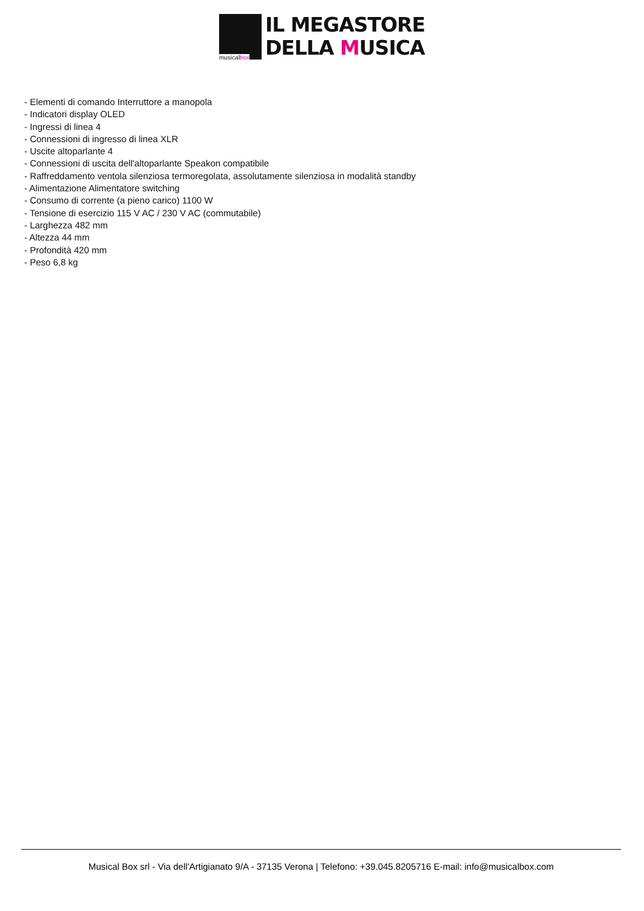musicalbox
IL MEGASTORE
DELLA MUSICA
- Elementi di comando Interruttore a manopola
- Indicatori display OLED
- Ingressi di linea 4
- Connessioni di ingresso di linea XLR
- Uscite altoparlante 4
- Connessioni di uscita dell'altoparlante Speakon compatibile
- Raffreddamento ventola silenziosa termoregolata, assolutamente silenziosa in modalità standby
- Alimentazione Alimentatore switching
- Consumo di corrente (a pieno carico) 1100 W
- Tensione di esercizio 115 V AC / 230 V AC (commutabile)
- Larghezza 482 mm
- Altezza 44 mm
- Profondità 420 mm
- Peso 6,8 kg
Musical Box srl - Via dell'Artigianato 9/A - 37135 Verona | Telefono: +39.045.8205716 E-mail: info@musicalbox.com